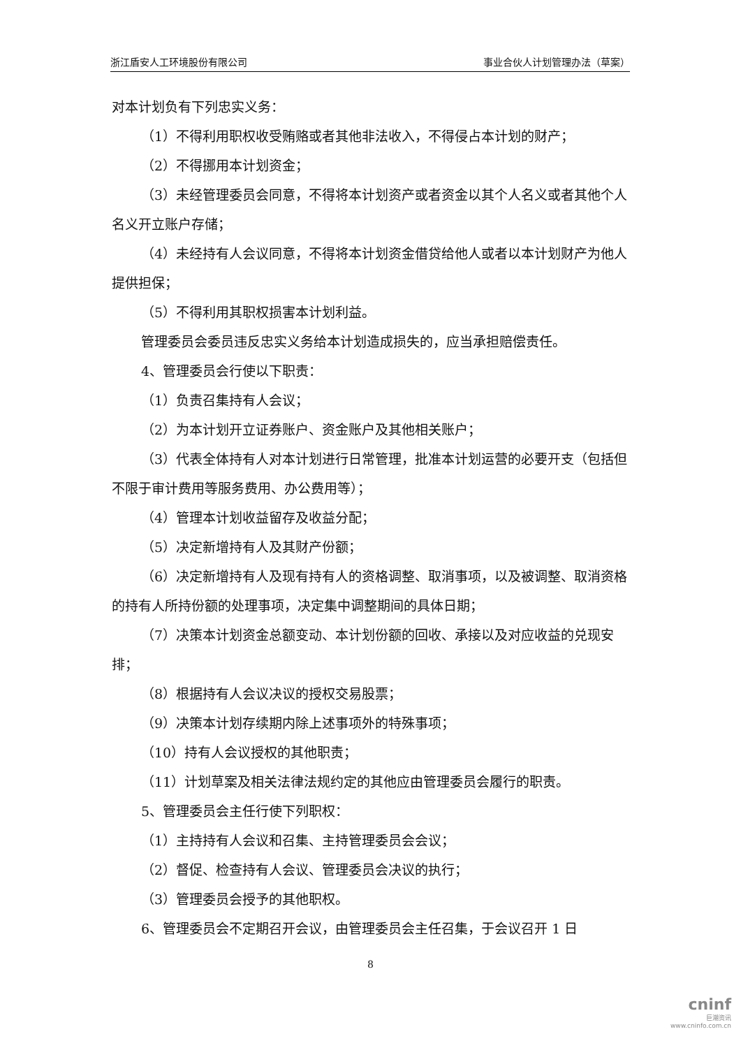浙江盾安人工环境股份有限公司 事业合伙人计划管理办法（草案）
对本计划负有下列忠实义务：
（1）不得利用职权收受贿赂或者其他非法收入，不得侵占本计划的财产；
（2）不得挪用本计划资金；
（3）未经管理委员会同意，不得将本计划资产或者资金以其个人名义或者其他个人名义开立账户存储；
（4）未经持有人会议同意，不得将本计划资金借贷给他人或者以本计划财产为他人提供担保；
（5）不得利用其职权损害本计划利益。
管理委员会委员违反忠实义务给本计划造成损失的，应当承担赔偿责任。
4、管理委员会行使以下职责：
（1）负责召集持有人会议；
（2）为本计划开立证券账户、资金账户及其他相关账户；
（3）代表全体持有人对本计划进行日常管理，批准本计划运营的必要开支（包括但不限于审计费用等服务费用、办公费用等）；
（4）管理本计划收益留存及收益分配；
（5）决定新增持有人及其财产份额；
（6）决定新增持有人及现有持有人的资格调整、取消事项，以及被调整、取消资格的持有人所持份额的处理事项，决定集中调整期间的具体日期；
（7）决策本计划资金总额变动、本计划份额的回收、承接以及对应收益的兑现安排；
（8）根据持有人会议决议的授权交易股票；
（9）决策本计划存续期内除上述事项外的特殊事项；
（10）持有人会议授权的其他职责；
（11）计划草案及相关法律法规约定的其他应由管理委员会履行的职责。
5、管理委员会主任行使下列职权：
（1）主持持有人会议和召集、主持管理委员会会议；
（2）督促、检查持有人会议、管理委员会决议的执行；
（3）管理委员会授予的其他职权。
6、管理委员会不定期召开会议，由管理委员会主任召集，于会议召开 1 日
8
cninf
巨潮资讯
www.cninfo.com.cn